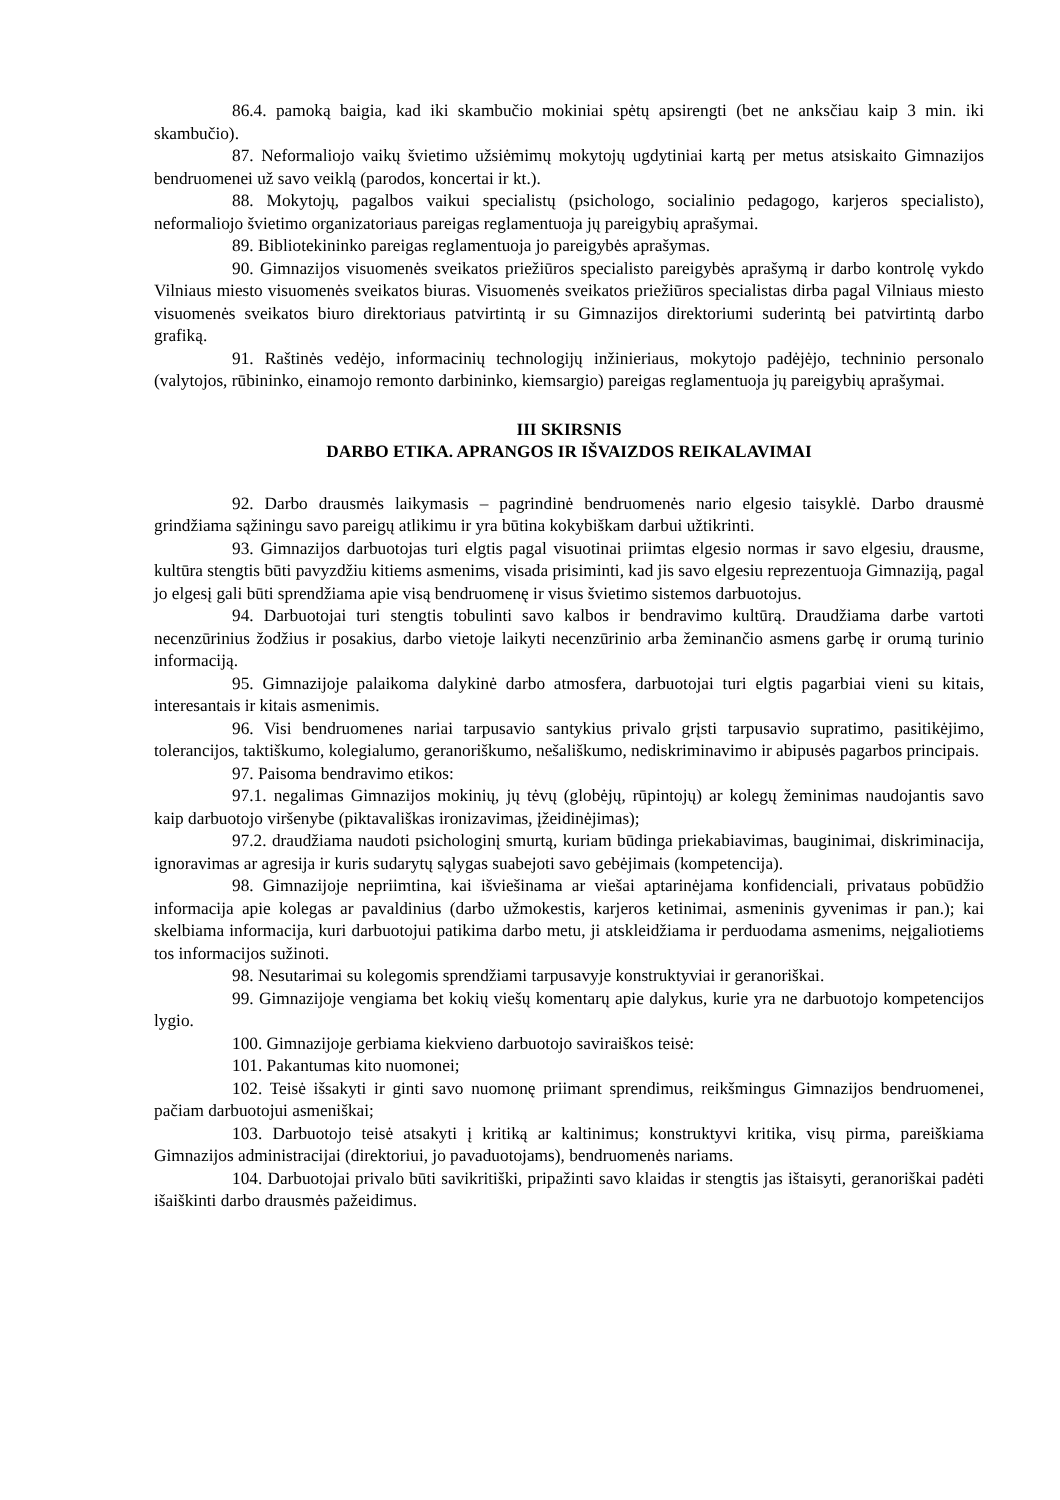86.4. pamoką baigia, kad iki skambučio mokiniai spėtų apsirengti (bet ne anksčiau kaip 3 min. iki skambučio).
87. Neformaliojo vaikų švietimo užsiėmimų mokytojų ugdytiniai kartą per metus atsiskaito Gimnazijos bendruomenei už savo veiklą (parodos, koncertai ir kt.).
88. Mokytojų, pagalbos vaikui specialistų (psichologo, socialinio pedagogo, karjeros specialisto), neformaliojo švietimo organizatoriaus pareigas reglamentuoja jų pareigybių aprašymai.
89. Bibliotekininko pareigas reglamentuoja jo pareigybės aprašymas.
90. Gimnazijos visuomenės sveikatos priežiūros specialisto pareigybės aprašymą ir darbo kontrolę vykdo Vilniaus miesto visuomenės sveikatos biuras. Visuomenės sveikatos priežiūros specialistas dirba pagal Vilniaus miesto visuomenės sveikatos biuro direktoriaus patvirtintą ir su Gimnazijos direktoriumi suderintą bei patvirtintą darbo grafiką.
91. Raštinės vedėjo, informacinių technologijų inžinieriaus, mokytojo padėjėjo, techninio personalo (valytojos, rūbininko, einamojo remonto darbininko, kiemsargio) pareigas reglamentuoja jų pareigybių aprašymai.
III SKIRSNIS
DARBO ETIKA. APRANGOS IR IŠVAIZDOS REIKALAVIMAI
92. Darbo drausmės laikymasis – pagrindinė bendruomenės nario elgesio taisyklė. Darbo drausmė grindžiama sąžiningu savo pareigų atlikimu ir yra būtina kokybiškam darbui užtikrinti.
93. Gimnazijos darbuotojas turi elgtis pagal visuotinai priimtas elgesio normas ir savo elgesiu, drausme, kultūra stengtis būti pavyzdžiu kitiems asmenims, visada prisiminti, kad jis savo elgesiu reprezentuoja Gimnaziją, pagal jo elgesį gali būti sprendžiama apie visą bendruomenę ir visus švietimo sistemos darbuotojus.
94. Darbuotojai turi stengtis tobulinti savo kalbos ir bendravimo kultūrą. Draudžiama darbe vartoti necenzūrinius žodžius ir posakius, darbo vietoje laikyti necenzūrinio arba žeminančio asmens garbę ir orumą turinio informaciją.
95. Gimnazijoje palaikoma dalykinė darbo atmosfera, darbuotojai turi elgtis pagarbiai vieni su kitais, interesantais ir kitais asmenimis.
96. Visi bendruomenes nariai tarpusavio santykius privalo grįsti tarpusavio supratimo, pasitikėjimo, tolerancijos, taktiškumo, kolegialumo, geranoriškumo, nešališkumo, nediskriminavimo ir abipusės pagarbos principais.
97. Paisoma bendravimo etikos:
97.1. negalimas Gimnazijos mokinių, jų tėvų (globėjų, rūpintojų) ar kolegų žeminimas naudojantis savo kaip darbuotojo viršenybe (piktavališkas ironizavimas, įžeidinėjimas);
97.2. draudžiama naudoti psichologinį smurtą, kuriam būdinga priekabiavimas, bauginimai, diskriminacija, ignoravimas ar agresija ir kuris sudarytų sąlygas suabejoti savo gebėjimais (kompetencija).
98. Gimnazijoje nepriimtina, kai išviešinama ar viešai aptarinėjama konfidenciali, privataus pobūdžio informacija apie kolegas ar pavaldinius (darbo užmokestis, karjeros ketinimai, asmeninis gyvenimas ir pan.); kai skelbiama informacija, kuri darbuotojui patikima darbo metu, ji atskleidžiama ir perduodama asmenims, neįgaliotiems tos informacijos sužinoti.
98. Nesutarimai su kolegomis sprendžiami tarpusavyje konstruktyviai ir geranoriškai.
99. Gimnazijoje vengiama bet kokių viešų komentarų apie dalykus, kurie yra ne darbuotojo kompetencijos lygio.
100. Gimnazijoje gerbiama kiekvieno darbuotojo saviraiškos teisė:
101. Pakantumas kito nuomonei;
102. Teisė išsakyti ir ginti savo nuomonę priimant sprendimus, reikšmingus Gimnazijos bendruomenei, pačiam darbuotojui asmeniškai;
103. Darbuotojo teisė atsakyti į kritiką ar kaltinimus; konstruktyvi kritika, visų pirma, pareiškiama Gimnazijos administracijai (direktoriui, jo pavaduotojams), bendruomenės nariams.
104. Darbuotojai privalo būti savikritiški, pripažinti savo klaidas ir stengtis jas ištaisyti, geranoriškai padėti išaiškinti darbo drausmės pažeidimus.